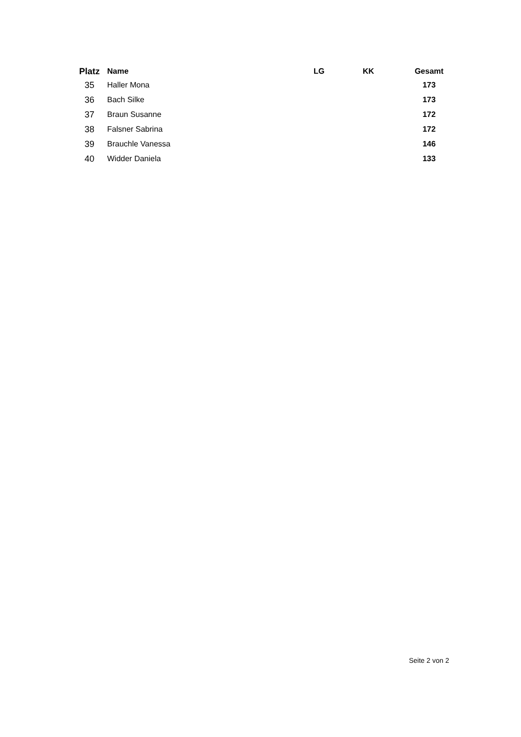| Platz | Name | LG | KK | Gesamt |
| --- | --- | --- | --- | --- |
| 35 | Haller Mona | | | 173 |
| 36 | Bach Silke | | | 173 |
| 37 | Braun Susanne | | | 172 |
| 38 | Falsner Sabrina | | | 172 |
| 39 | Brauchle Vanessa | | | 146 |
| 40 | Widder Daniela | | | 133 |
Seite 2 von 2